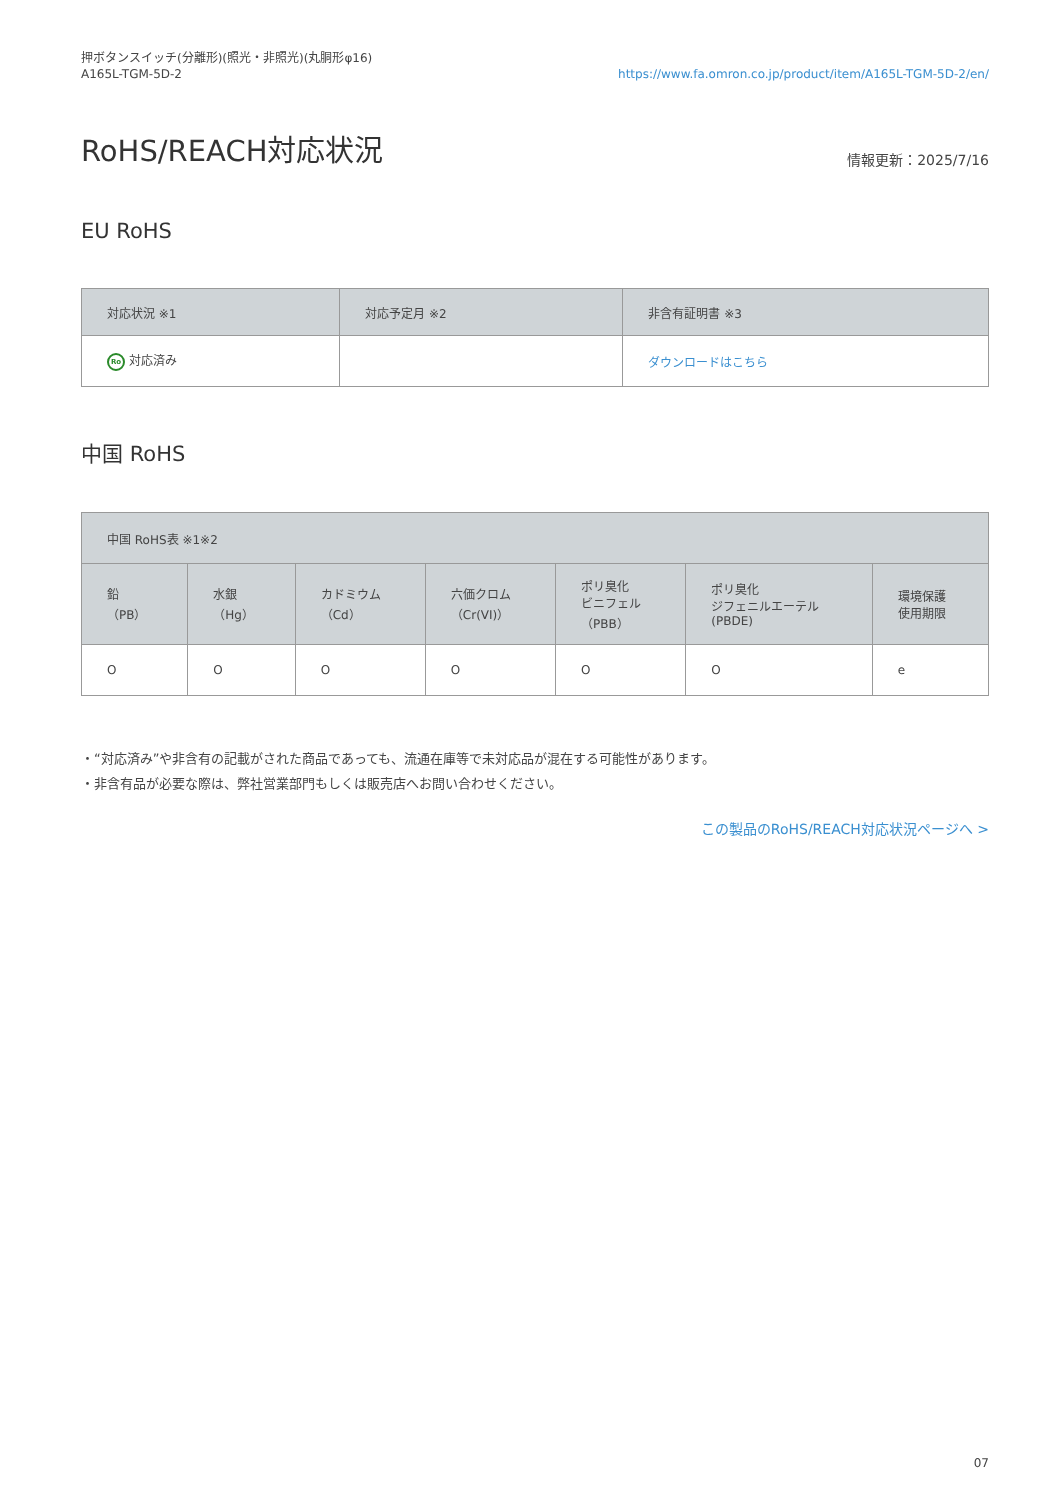押ボタンスイッチ(分離形)(照光・非照光)(丸胴形φ16)
A165L-TGM-5D-2
https://www.fa.omron.co.jp/product/item/A165L-TGM-5D-2/en/
RoHS/REACH対応状況
情報更新：2025/7/16
EU RoHS
| 対応状況 ※1 | 対応予定月 ※2 | 非含有証明書 ※3 |
| --- | --- | --- |
| Ro 対応済み | | ダウンロードはこちら |
中国 RoHS
| 中国 RoHS表 ※1※2 | | | | | | |
| --- | --- | --- | --- | --- | --- | --- |
| 鉛 （PB） | 水銀 （Hg） | カドミウム （Cd） | 六価クロム （Cr(VI)） | ポリ臭化 ビニフェル （PBB） | ポリ臭化 ジフェニルエーテル (PBDE) | 環境保護 使用期限 |
| O | O | O | O | O | O | e |
・“対応済み”や非含有の記載がされた商品であっても、流通在庫等で未対応品が混在する可能性があります。
・非含有品が必要な際は、弊社営業部門もしくは販売店へお問い合わせください。
この製品のRoHS/REACH対応状況ページへ >
07